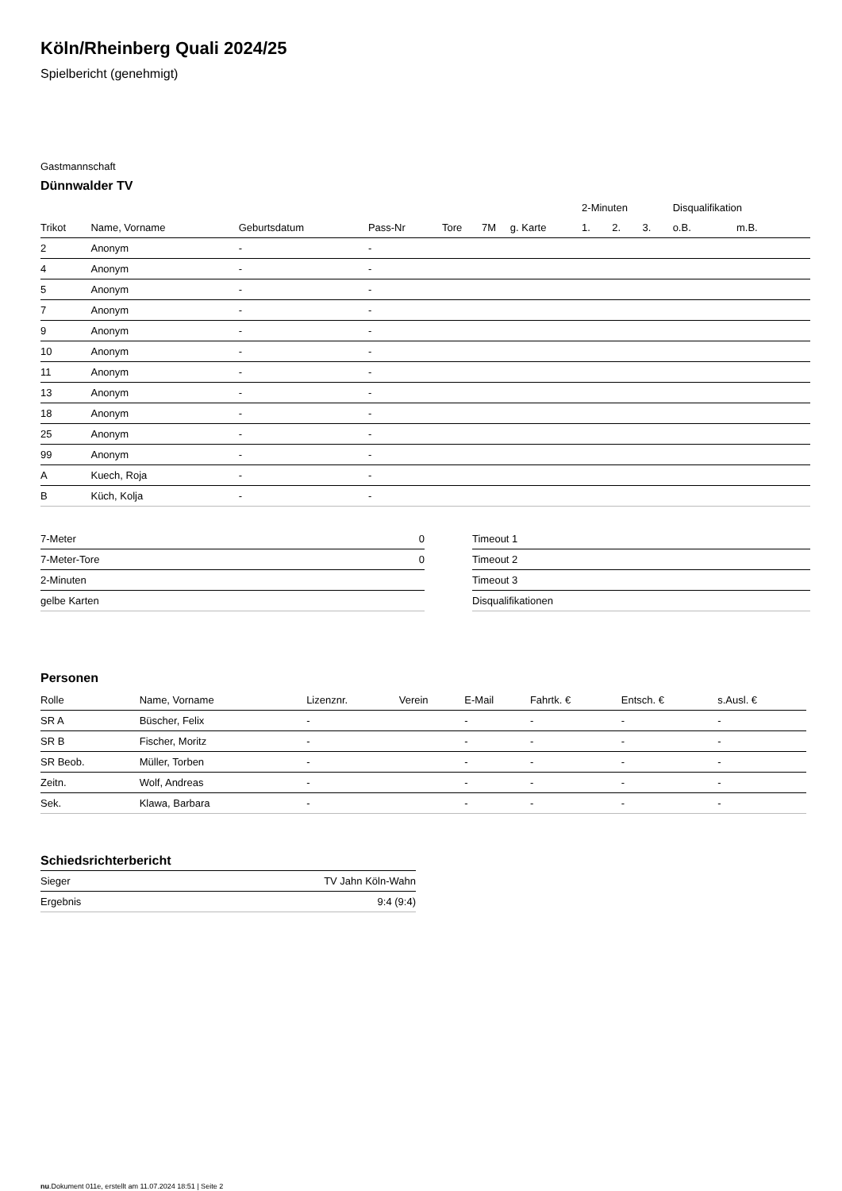Köln/Rheinberg Quali 2024/25
Spielbericht (genehmigt)
Gastmannschaft
Dünnwalder TV
| | | | | | | | 2-Minuten | | | Disqualifikation | |
| --- | --- | --- | --- | --- | --- | --- | --- | --- | --- | --- | --- |
| Trikot | Name, Vorname | Geburtsdatum | Pass-Nr | Tore | 7M | g. Karte | 1. | 2. | 3. | o.B. | m.B. |
| 2 | Anonym | - | - | | | | | | | | |
| 4 | Anonym | - | - | | | | | | | | |
| 5 | Anonym | - | - | | | | | | | | |
| 7 | Anonym | - | - | | | | | | | | |
| 9 | Anonym | - | - | | | | | | | | |
| 10 | Anonym | - | - | | | | | | | | |
| 11 | Anonym | - | - | | | | | | | | |
| 13 | Anonym | - | - | | | | | | | | |
| 18 | Anonym | - | - | | | | | | | | |
| 25 | Anonym | - | - | | | | | | | | |
| 99 | Anonym | - | - | | | | | | | | |
| A | Kuech, Roja | - | - | | | | | | | | |
| B | Küch, Kolja | - | - | | | | | | | | |
| 7-Meter | 0 |
| 7-Meter-Tore | 0 |
| 2-Minuten | |
| gelbe Karten | |
| Timeout 1 |
| Timeout 2 |
| Timeout 3 |
| Disqualifikationen |
Personen
| Rolle | Name, Vorname | Lizenznr. | Verein | E-Mail | Fahrtk. € | Entsch. € | s.Ausl. € |
| --- | --- | --- | --- | --- | --- | --- | --- |
| SR A | Büscher, Felix | - | | - | - | - | - |
| SR B | Fischer, Moritz | - | | - | - | - | - |
| SR Beob. | Müller, Torben | - | | - | - | - | - |
| Zeitn. | Wolf, Andreas | - | | - | - | - | - |
| Sek. | Klawa, Barbara | - | | - | - | - | - |
Schiedsrichterbericht
| Sieger | TV Jahn Köln-Wahn |
| Ergebnis | 9:4 (9:4) |
nu.Dokument 011e, erstellt am 11.07.2024 18:51 | Seite 2